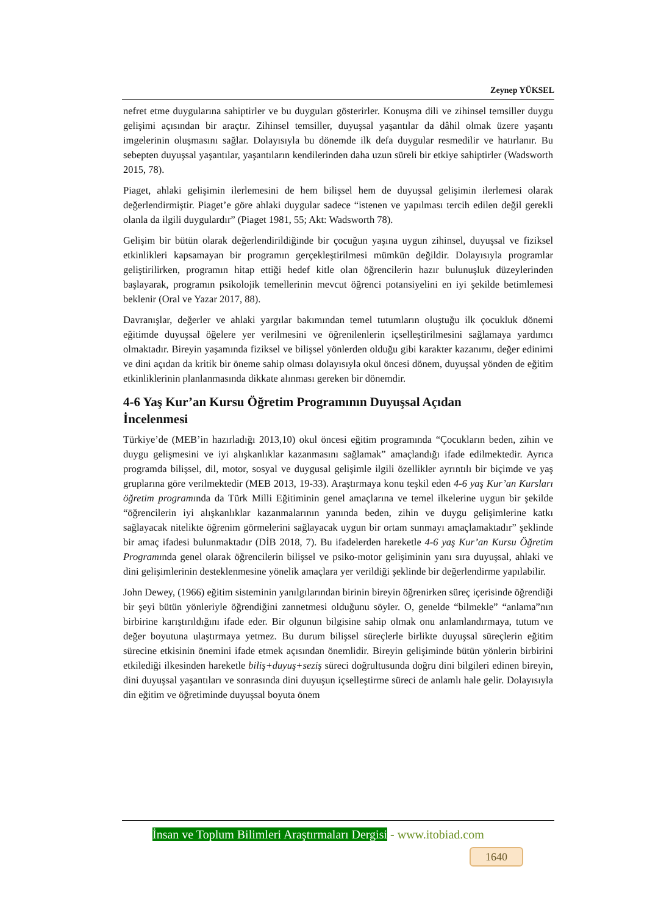Zeynep YÜKSEL
nefret etme duygularına sahiptirler ve bu duyguları gösterirler. Konuşma dili ve zihinsel temsiller duygu gelişimi açısından bir araçtır. Zihinsel temsiller, duyuşsal yaşantılar da dâhil olmak üzere yaşantı imgelerinin oluşmasını sağlar. Dolayısıyla bu dönemde ilk defa duygular resmedilir ve hatırlanır. Bu sebepten duyuşsal yaşantılar, yaşantıların kendilerinden daha uzun süreli bir etkiye sahiptirler (Wadsworth 2015, 78).
Piaget, ahlaki gelişimin ilerlemesini de hem bilişsel hem de duyuşsal gelişimin ilerlemesi olarak değerlendirmiştir. Piaget’e göre ahlaki duygular sadece “istenen ve yapılması tercih edilen değil gerekli olanla da ilgili duygulardır” (Piaget 1981, 55; Akt: Wadsworth 78).
Gelişim bir bütün olarak değerlendirildiğinde bir çocuğun yaşına uygun zihinsel, duyuşsal ve fiziksel etkinlikleri kapsamayan bir programın gerçekleştirilmesi mümkün değildir. Dolayısıyla programlar geliştirilirken, programın hitap ettiği hedef kitle olan öğrencilerin hazır bulunuşluk düzeylerinden başlayarak, programın psikolojik temellerinin mevcut öğrenci potansiyelini en iyi şekilde betimlemesi beklenir (Oral ve Yazar 2017, 88).
Davranışlar, değerler ve ahlaki yargılar bakımından temel tutumların oluştuğu ilk çocukluk dönemi eğitimde duyuşsal öğelere yer verilmesini ve öğrenilenlerin içselleştirilmesini sağlamaya yardımcı olmaktadır. Bireyin yaşamında fiziksel ve bilişsel yönlerden olduğu gibi karakter kazanımı, değer edinimi ve dini açıdan da kritik bir öneme sahip olması dolayısıyla okul öncesi dönem, duyuşsal yönden de eğitim etkinliklerinin planlanmasında dikkate alınması gereken bir dönemdir.
4-6 Yaş Kur’an Kursu Öğretim Programının Duyuşsal Açıdan
İncelenmesi
Türkiye’de (MEB’in hazırladığı 2013,10) okul öncesi eğitim programında “Çocukların beden, zihin ve duygu gelişmesini ve iyi alışkanlıklar kazanmasını sağlamak” amaçlandığı ifade edilmektedir. Ayrıca programda bilişsel, dil, motor, sosyal ve duygusal gelişimle ilgili özellikler ayrıntılı bir biçimde ve yaş gruplarına göre verilmektedir (MEB 2013, 19-33). Araştırmaya konu teşkil eden 4-6 yaş Kur’an Kursları öğretim programında da Türk Milli Eğitiminin genel amaçlarına ve temel ilkelerine uygun bir şekilde “öğrencilerin iyi alışkanlıklar kazanmalarının yanında beden, zihin ve duygu gelişimlerine katkı sağlayacak nitelikte öğrenim görmelerini sağlayacak uygun bir ortam sunmayı amaçlamaktadır” şeklinde bir amaç ifadesi bulunmaktadır (DİB 2018, 7). Bu ifadelerden hareketle 4-6 yaş Kur’an Kursu Öğretim Programında genel olarak öğrencilerin bilişsel ve psiko-motor gelişiminin yanı sıra duyuşsal, ahlaki ve dini gelişimlerinin desteklenmesine yönelik amaçlara yer verildiği şeklinde bir değerlendirme yapılabilir.
John Dewey, (1966) eğitim sisteminin yanılgılarından birinin bireyin öğrenirken süreç içerisinde öğrendiği bir şeyi bütün yönleriyle öğrendiğini zannetmesi olduğunu söyler. O, genelde “bilmekle” “anlama”nın birbirine karıştırıldığını ifade eder. Bir olgunun bilgisine sahip olmak onu anlamlandırmaya, tutum ve değer boyutuna ulaştırmaya yetmez. Bu durum bilişsel süreçlerle birlikte duyuşsal süreçlerin eğitim sürecine etkisinin önemini ifade etmek açısından önemlidir. Bireyin gelişiminde bütün yönlerin birbirini etkilediği ilkesinden hareketle biliş+duyuş+seziş süreci doğrultusunda doğru dini bilgileri edinen bireyin, dini duyuşsal yaşantıları ve sonrasında dini duyuşun içselleştirme süreci de anlamlı hale gelir. Dolayısıyla din eğitim ve öğretiminde duyuşsal boyuta önem
İnsan ve Toplum Bilimleri Araştırmaları Dergisi - www.itobiad.com
1640